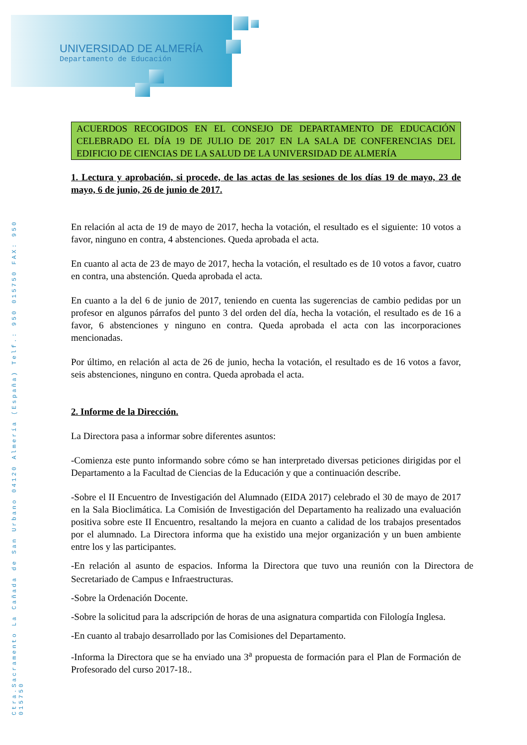UNIVERSIDAD DE ALMERÍA
Departamento de Educación
Ctra.Sacramento La Cañada de San Urbano 04120 Almería (España) Telf.: 950 015750 FAX: 950 015750
ACUERDOS RECOGIDOS EN EL CONSEJO DE DEPARTAMENTO DE EDUCACIÓN CELEBRADO EL DÍA 19 DE JULIO DE 2017 EN LA SALA DE CONFERENCIAS DEL EDIFICIO DE CIENCIAS DE LA SALUD DE LA UNIVERSIDAD DE ALMERÍA
1. Lectura y aprobación, si procede, de las actas de las sesiones de los días 19 de mayo, 23 de mayo, 6 de junio, 26 de junio de 2017.
En relación al acta de 19 de mayo de 2017, hecha la votación, el resultado es el siguiente: 10 votos a favor, ninguno en contra, 4 abstenciones. Queda aprobada el acta.
En cuanto al acta de 23 de mayo de 2017, hecha la votación, el resultado es de 10 votos a favor, cuatro en contra, una abstención. Queda aprobada el acta.
En cuanto a la del 6 de junio de 2017, teniendo en cuenta las sugerencias de cambio pedidas por un profesor en algunos párrafos del punto 3 del orden del día, hecha la votación, el resultado es de 16 a favor, 6 abstenciones y ninguno en contra. Queda aprobada el acta con las incorporaciones mencionadas.
Por último, en relación al acta de 26 de junio, hecha la votación, el resultado es de 16 votos a favor, seis abstenciones, ninguno en contra. Queda aprobada el acta.
2. Informe de la Dirección.
La Directora pasa a informar sobre diferentes asuntos:
-Comienza este punto informando sobre cómo se han interpretado diversas peticiones dirigidas por el Departamento a la Facultad de Ciencias de la Educación y que a continuación describe.
-Sobre el II Encuentro de Investigación del Alumnado (EIDA 2017) celebrado el 30 de mayo de 2017 en la Sala Bioclimática. La Comisión de Investigación del Departamento ha realizado una evaluación positiva sobre este II Encuentro, resaltando la mejora en cuanto a calidad de los trabajos presentados por el alumnado. La Directora informa que ha existido una mejor organización y un buen ambiente entre los y las participantes.
-En relación al asunto de espacios. Informa la Directora que tuvo una reunión con la Directora de Secretariado de Campus e Infraestructuras.
-Sobre la Ordenación Docente.
-Sobre la solicitud para la adscripción de horas de una asignatura compartida con Filología Inglesa.
-En cuanto al trabajo desarrollado por las Comisiones del Departamento.
-Informa la Directora que se ha enviado una 3<sup>a</sup> propuesta de formación para el Plan de Formación de Profesorado del curso 2017-18..